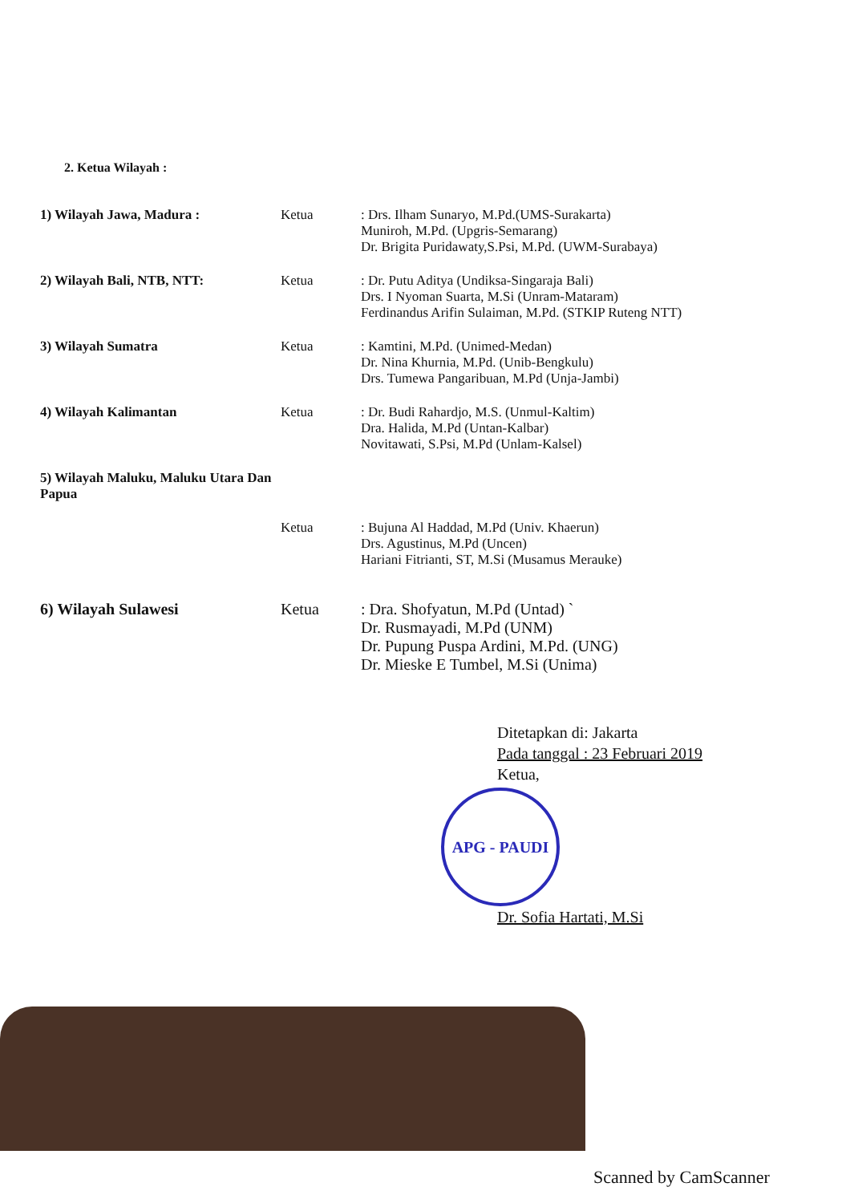2. Ketua Wilayah :
1) Wilayah Jawa, Madura : Ketua : Drs. Ilham Sunaryo, M.Pd.(UMS-Surakarta)
Muniroh, M.Pd. (Upgris-Semarang)
Dr. Brigita Puridawaty,S.Psi, M.Pd. (UWM-Surabaya)
2) Wilayah Bali, NTB, NTT: Ketua : Dr. Putu Aditya (Undiksa-Singaraja Bali)
Drs. I Nyoman Suarta, M.Si (Unram-Mataram)
Ferdinandus Arifin Sulaiman, M.Pd. (STKIP Ruteng NTT)
3) Wilayah Sumatra Ketua : Kamtini, M.Pd. (Unimed-Medan)
Dr. Nina Khurnia, M.Pd. (Unib-Bengkulu)
Drs. Tumewa Pangaribuan, M.Pd (Unja-Jambi)
4) Wilayah Kalimantan Ketua : Dr. Budi Rahardjo, M.S. (Unmul-Kaltim)
Dra. Halida, M.Pd (Untan-Kalbar)
Novitawati, S.Psi, M.Pd (Unlam-Kalsel)
5) Wilayah Maluku, Maluku Utara Dan Papua
Ketua : Bujuna Al Haddad, M.Pd (Univ. Khaerun)
Drs. Agustinus, M.Pd (Uncen)
Hariani Fitrianti, ST, M.Si (Musamus Merauke)
6) Wilayah Sulawesi Ketua : Dra. Shofyatun, M.Pd (Untad) `
Dr. Rusmayadi, M.Pd (UNM)
Dr. Pupung Puspa Ardini, M.Pd. (UNG)
Dr. Mieske E Tumbel, M.Si (Unima)
Ditetapkan di: Jakarta
Pada tanggal : 23 Februari 2019
Ketua,
APG - PAUDI
Dr. Sofia Hartati, M.Si
Scanned by CamScanner